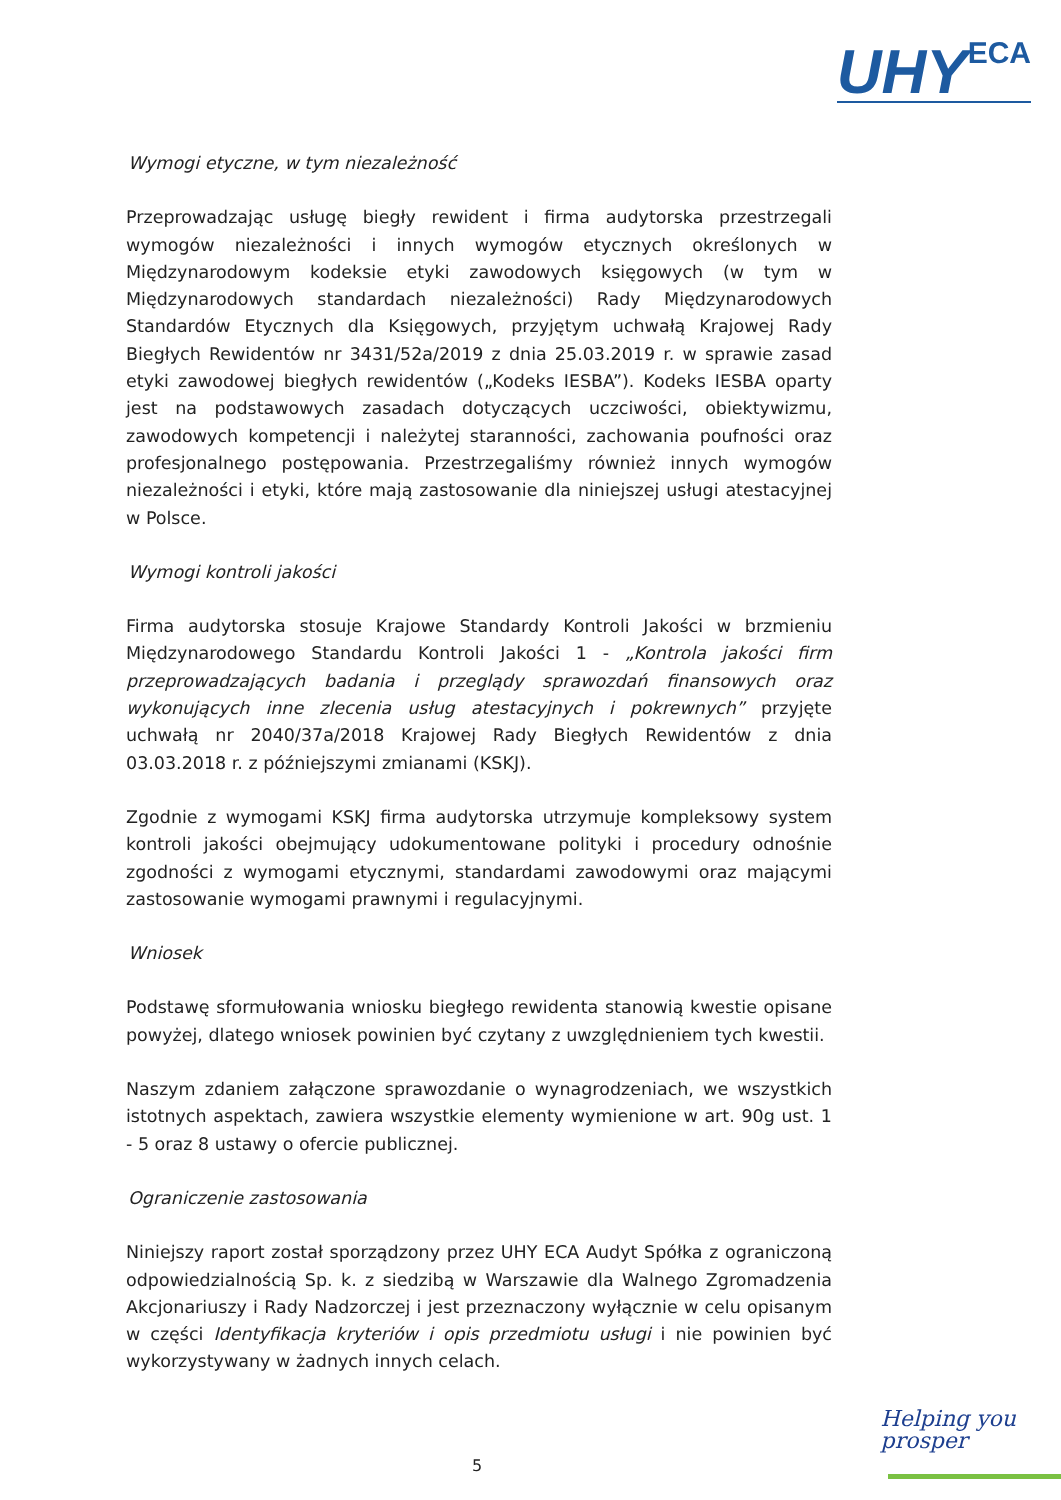UHY ECA
Wymogi etyczne, w tym niezależność
Przeprowadzając usługę biegły rewident i firma audytorska przestrzegali wymogów niezależności i innych wymogów etycznych określonych w Międzynarodowym kodeksie etyki zawodowych księgowych (w tym w Międzynarodowych standardach niezależności) Rady Międzynarodowych Standardów Etycznych dla Księgowych, przyjętym uchwałą Krajowej Rady Biegłych Rewidentów nr 3431/52a/2019 z dnia 25.03.2019 r. w sprawie zasad etyki zawodowej biegłych rewidentów („Kodeks IESBA”). Kodeks IESBA oparty jest na podstawowych zasadach dotyczących uczciwości, obiektywizmu, zawodowych kompetencji i należytej staranności, zachowania poufności oraz profesjonalnego postępowania. Przestrzegaliśmy również innych wymogów niezależności i etyki, które mają zastosowanie dla niniejszej usługi atestacyjnej w Polsce.
Wymogi kontroli jakości
Firma audytorska stosuje Krajowe Standardy Kontroli Jakości w brzmieniu Międzynarodowego Standardu Kontroli Jakości 1 - „Kontrola jakości firm przeprowadzających badania i przeglądy sprawozdań finansowych oraz wykonujących inne zlecenia usług atestacyjnych i pokrewnych” przyjęte uchwałą nr 2040/37a/2018 Krajowej Rady Biegłych Rewidentów z dnia 03.03.2018 r. z późniejszymi zmianami (KSKJ).
Zgodnie z wymogami KSKJ firma audytorska utrzymuje kompleksowy system kontroli jakości obejmujący udokumentowane polityki i procedury odnośnie zgodności z wymogami etycznymi, standardami zawodowymi oraz mającymi zastosowanie wymogami prawnymi i regulacyjnymi.
Wniosek
Podstawę sformułowania wniosku biegłego rewidenta stanowią kwestie opisane powyżej, dlatego wniosek powinien być czytany z uwzględnieniem tych kwestii.
Naszym zdaniem załączone sprawozdanie o wynagrodzeniach, we wszystkich istotnych aspektach, zawiera wszystkie elementy wymienione w art. 90g ust. 1 - 5 oraz 8 ustawy o ofercie publicznej.
Ograniczenie zastosowania
Niniejszy raport został sporządzony przez UHY ECA Audyt Spółka z ograniczoną odpowiedzialnością Sp. k. z siedzibą w Warszawie dla Walnego Zgromadzenia Akcjonariuszy i Rady Nadzorczej i jest przeznaczony wyłącznie w celu opisanym w części Identyfikacja kryteriów i opis przedmiotu usługi i nie powinien być wykorzystywany w żadnych innych celach.
Helping you
prosper
5